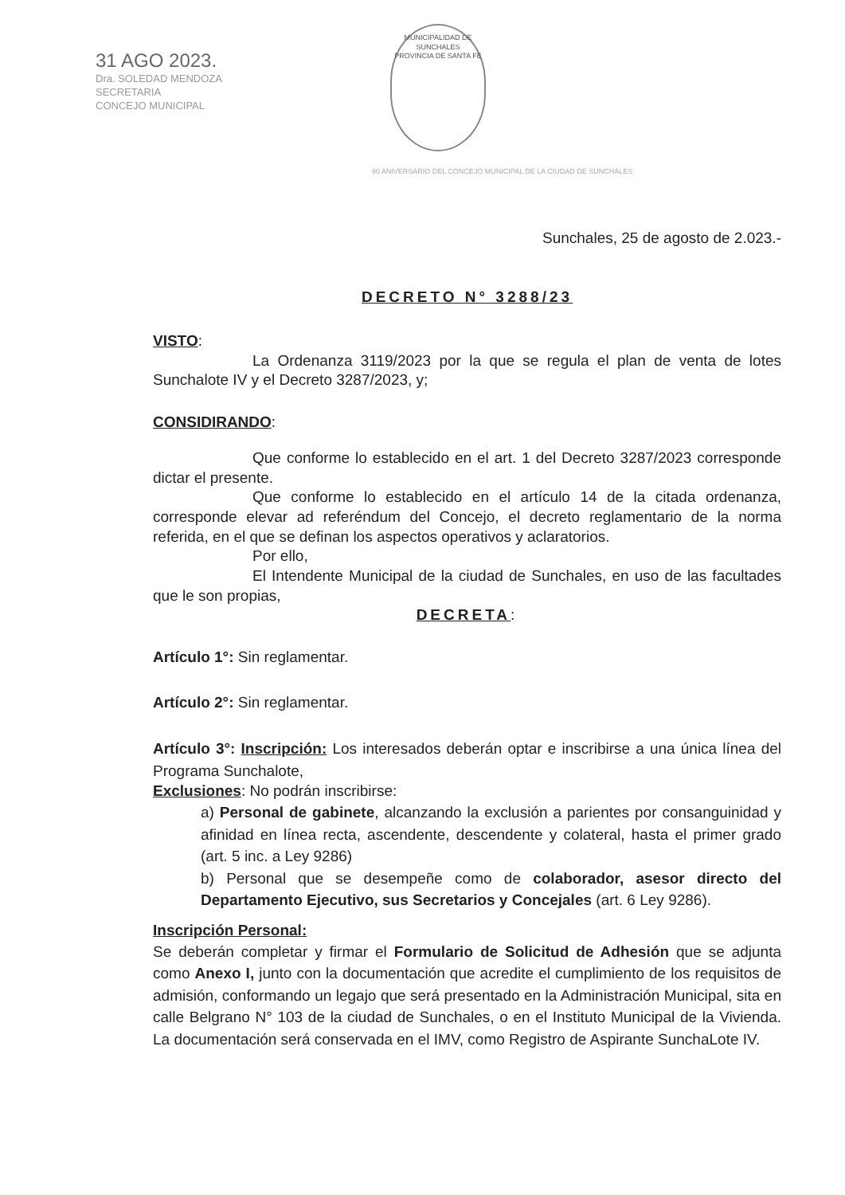31 AGO 2023.
Dra. SOLEDAD MENDOZA
SECRETARIA
CONCEJO MUNICIPAL
MUNICIPALIDAD DE SUNCHALES
PROVINCIA DE SANTA FE
90 ANIVERSARIO DEL CONCEJO MUNICIPAL DE LA CIUDAD DE SUNCHALES
Sunchales, 25 de agosto de 2.023.-
DECRETO N° 3288/23
VISTO:
La Ordenanza 3119/2023 por la que se regula el plan de venta de lotes Sunchalote IV y el Decreto 3287/2023, y;
CONSIDIRANDO:
Que conforme lo establecido en el art. 1 del Decreto 3287/2023 corresponde dictar el presente.
Que conforme lo establecido en el artículo 14 de la citada ordenanza, corresponde elevar ad referéndum del Concejo, el decreto reglamentario de la norma referida, en el que se definan los aspectos operativos y aclaratorios.
Por ello,
El Intendente Municipal de la ciudad de Sunchales, en uso de las facultades que le son propias,
DECRETA:
Artículo 1°: Sin reglamentar.
Artículo 2°: Sin reglamentar.
Artículo 3°: Inscripción: Los interesados deberán optar e inscribirse a una única línea del Programa Sunchalote,
Exclusiones: No podrán inscribirse:
a) Personal de gabinete, alcanzando la exclusión a parientes por consanguinidad y afinidad en línea recta, ascendente, descendente y colateral, hasta el primer grado (art. 5 inc. a Ley 9286)
b) Personal que se desempeñe como de colaborador, asesor directo del Departamento Ejecutivo, sus Secretarios y Concejales (art. 6 Ley 9286).
Inscripción Personal:
Se deberán completar y firmar el Formulario de Solicitud de Adhesión que se adjunta como Anexo I, junto con la documentación que acredite el cumplimiento de los requisitos de admisión, conformando un legajo que será presentado en la Administración Municipal, sita en calle Belgrano N° 103 de la ciudad de Sunchales, o en el Instituto Municipal de la Vivienda. La documentación será conservada en el IMV, como Registro de Aspirante SunchaLote IV.